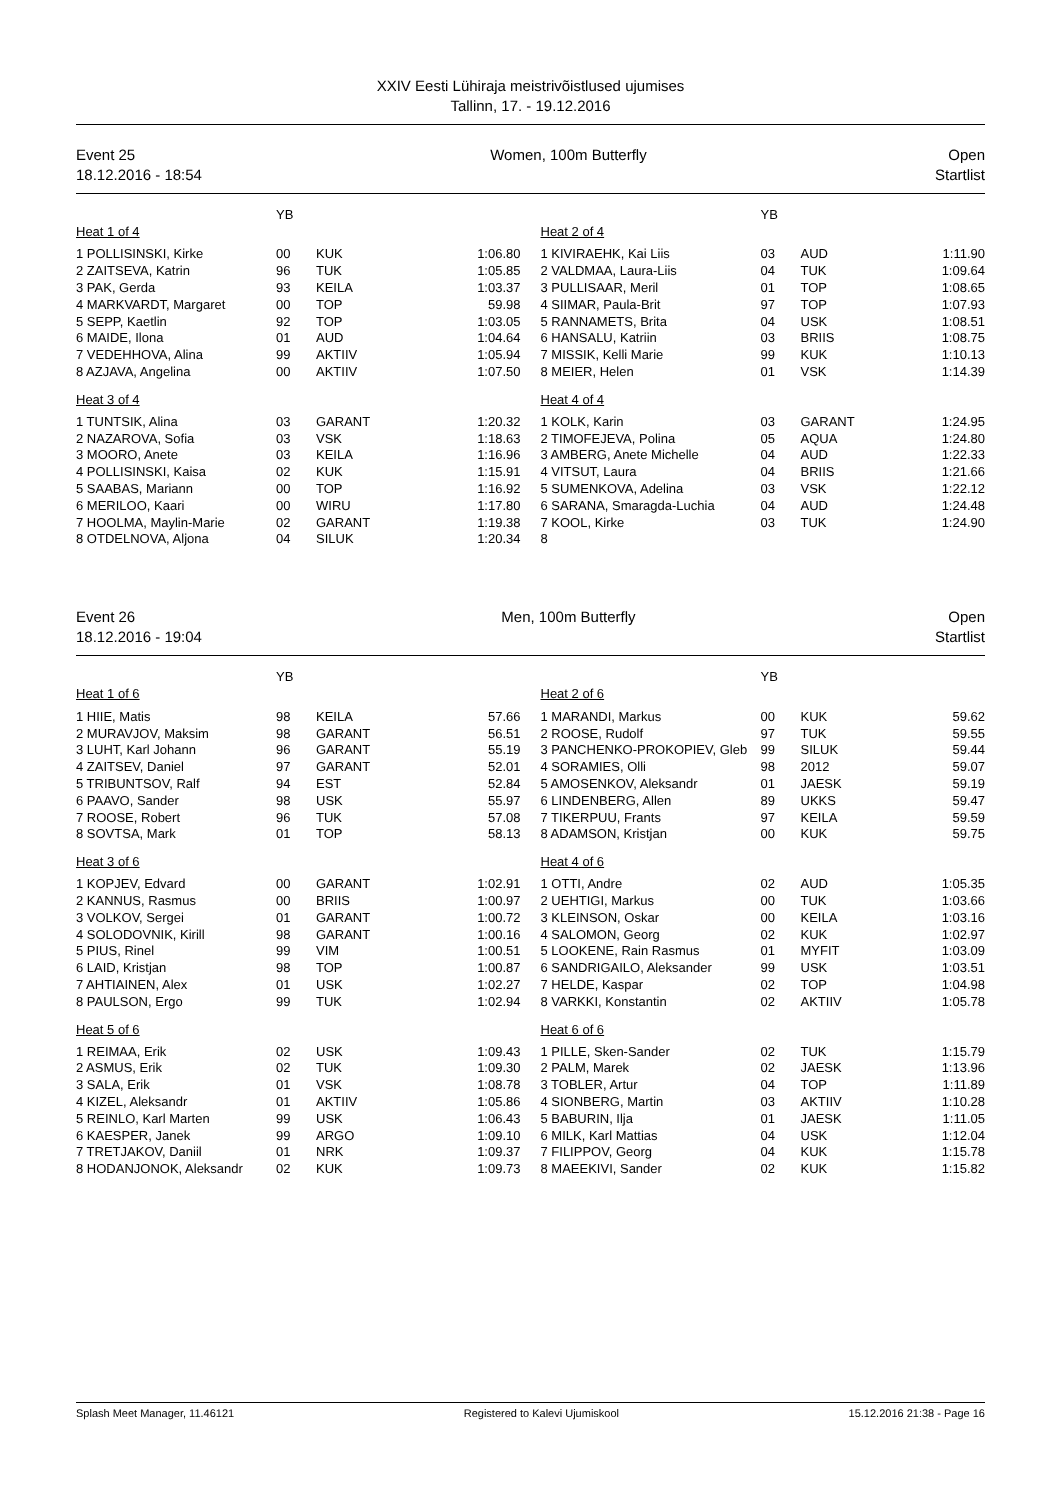XXIV Eesti Lühiraja meistrivõistlused ujumises
Tallinn, 17. - 19.12.2016
Event 25
18.12.2016 - 18:54
Women, 100m Butterfly Open
Startlist
| | YB | | |
| Heat 1 of 4 | | | |
| 1 POLLISINSKI, Kirke | 00 | KUK | 1:06.80 |
| 2 ZAITSEVA, Katrin | 96 | TUK | 1:05.85 |
| 3 PAK, Gerda | 93 | KEILA | 1:03.37 |
| 4 MARKVARDT, Margaret | 00 | TOP | 59.98 |
| 5 SEPP, Kaetlin | 92 | TOP | 1:03.05 |
| 6 MAIDE, Ilona | 01 | AUD | 1:04.64 |
| 7 VEDEHHOVA, Alina | 99 | AKTIIV | 1:05.94 |
| 8 AZJAVA, Angelina | 00 | AKTIIV | 1:07.50 |
| Heat 3 of 4 | | | |
| 1 TUNTSIK, Alina | 03 | GARANT | 1:20.32 |
| 2 NAZAROVA, Sofia | 03 | VSK | 1:18.63 |
| 3 MOORO, Anete | 03 | KEILA | 1:16.96 |
| 4 POLLISINSKI, Kaisa | 02 | KUK | 1:15.91 |
| 5 SAABAS, Mariann | 00 | TOP | 1:16.92 |
| 6 MERILOO, Kaari | 00 | WIRU | 1:17.80 |
| 7 HOOLMA, Maylin-Marie | 02 | GARANT | 1:19.38 |
| 8 OTDELNOVA, Aljona | 04 | SILUK | 1:20.34 |
| | YB | | |
| Heat 2 of 4 | | | |
| 1 KIVIRAEHK, Kai Liis | 03 | AUD | 1:11.90 |
| 2 VALDMAA, Laura-Liis | 04 | TUK | 1:09.64 |
| 3 PULLISAAR, Meril | 01 | TOP | 1:08.65 |
| 4 SIIMAR, Paula-Brit | 97 | TOP | 1:07.93 |
| 5 RANNAMETS, Brita | 04 | USK | 1:08.51 |
| 6 HANSALU, Katriin | 03 | BRIIS | 1:08.75 |
| 7 MISSIK, Kelli Marie | 99 | KUK | 1:10.13 |
| 8 MEIER, Helen | 01 | VSK | 1:14.39 |
| Heat 4 of 4 | | | |
| 1 KOLK, Karin | 03 | GARANT | 1:24.95 |
| 2 TIMOFEJEVA, Polina | 05 | AQUA | 1:24.80 |
| 3 AMBERG, Anete Michelle | 04 | AUD | 1:22.33 |
| 4 VITSUT, Laura | 04 | BRIIS | 1:21.66 |
| 5 SUMENKOVA, Adelina | 03 | VSK | 1:22.12 |
| 6 SARANA, Smaragda-Luchia | 04 | AUD | 1:24.48 |
| 7 KOOL, Kirke | 03 | TUK | 1:24.90 |
| 8 | | | |
Event 26
18.12.2016 - 19:04
Men, 100m Butterfly Open
Startlist
| | YB | | |
| Heat 1 of 6 | | | |
| 1 HIIE, Matis | 98 | KEILA | 57.66 |
| 2 MURAVJOV, Maksim | 98 | GARANT | 56.51 |
| 3 LUHT, Karl Johann | 96 | GARANT | 55.19 |
| 4 ZAITSEV, Daniel | 97 | GARANT | 52.01 |
| 5 TRIBUNTSOV, Ralf | 94 | EST | 52.84 |
| 6 PAAVO, Sander | 98 | USK | 55.97 |
| 7 ROOSE, Robert | 96 | TUK | 57.08 |
| 8 SOVTSA, Mark | 01 | TOP | 58.13 |
| Heat 3 of 6 | | | |
| 1 KOPJEV, Edvard | 00 | GARANT | 1:02.91 |
| 2 KANNUS, Rasmus | 00 | BRIIS | 1:00.97 |
| 3 VOLKOV, Sergei | 01 | GARANT | 1:00.72 |
| 4 SOLODOVNIK, Kirill | 98 | GARANT | 1:00.16 |
| 5 PIUS, Rinel | 99 | VIM | 1:00.51 |
| 6 LAID, Kristjan | 98 | TOP | 1:00.87 |
| 7 AHTIAINEN, Alex | 01 | USK | 1:02.27 |
| 8 PAULSON, Ergo | 99 | TUK | 1:02.94 |
| Heat 5 of 6 | | | |
| 1 REIMAA, Erik | 02 | USK | 1:09.43 |
| 2 ASMUS, Erik | 02 | TUK | 1:09.30 |
| 3 SALA, Erik | 01 | VSK | 1:08.78 |
| 4 KIZEL, Aleksandr | 01 | AKTIIV | 1:05.86 |
| 5 REINLO, Karl Marten | 99 | USK | 1:06.43 |
| 6 KAESPER, Janek | 99 | ARGO | 1:09.10 |
| 7 TRETJAKOV, Daniil | 01 | NRK | 1:09.37 |
| 8 HODANJONOK, Aleksandr | 02 | KUK | 1:09.73 |
| | YB | | |
| Heat 2 of 6 | | | |
| 1 MARANDI, Markus | 00 | KUK | 59.62 |
| 2 ROOSE, Rudolf | 97 | TUK | 59.55 |
| 3 PANCHENKO-PROKOPIEV, Gleb | 99 | SILUK | 59.44 |
| 4 SORAMIES, Olli | 98 | 2012 | 59.07 |
| 5 AMOSENKOV, Aleksandr | 01 | JAESK | 59.19 |
| 6 LINDENBERG, Allen | 89 | UKKS | 59.47 |
| 7 TIKERPUU, Frants | 97 | KEILA | 59.59 |
| 8 ADAMSON, Kristjan | 00 | KUK | 59.75 |
| Heat 4 of 6 | | | |
| 1 OTTI, Andre | 02 | AUD | 1:05.35 |
| 2 UEHTIGI, Markus | 00 | TUK | 1:03.66 |
| 3 KLEINSON, Oskar | 00 | KEILA | 1:03.16 |
| 4 SALOMON, Georg | 02 | KUK | 1:02.97 |
| 5 LOOKENE, Rain Rasmus | 01 | MYFIT | 1:03.09 |
| 6 SANDRIGAILO, Aleksander | 99 | USK | 1:03.51 |
| 7 HELDE, Kaspar | 02 | TOP | 1:04.98 |
| 8 VARKKI, Konstantin | 02 | AKTIIV | 1:05.78 |
| Heat 6 of 6 | | | |
| 1 PILLE, Sken-Sander | 02 | TUK | 1:15.79 |
| 2 PALM, Marek | 02 | JAESK | 1:13.96 |
| 3 TOBLER, Artur | 04 | TOP | 1:11.89 |
| 4 SIONBERG, Martin | 03 | AKTIIV | 1:10.28 |
| 5 BABURIN, Ilja | 01 | JAESK | 1:11.05 |
| 6 MILK, Karl Mattias | 04 | USK | 1:12.04 |
| 7 FILIPPOV, Georg | 04 | KUK | 1:15.78 |
| 8 MAEEKIVI, Sander | 02 | KUK | 1:15.82 |
Splash Meet Manager, 11.46121 Registered to Kalevi Ujumiskool 15.12.2016 21:38 - Page 16